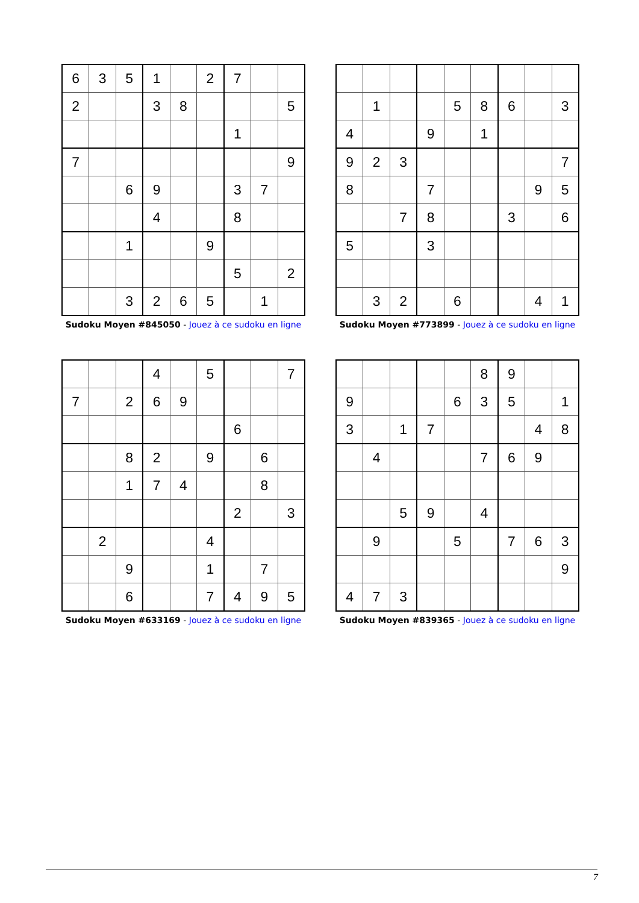| 6 | 3 | 5 | 1 | | 2 | 7 | | |
| 2 | | | 3 | 8 | | | | 5 |
| | | | | | | 1 | | |
| 7 | | | | | | | | 9 |
| | | 6 | 9 | | | 3 | 7 | |
| | | | 4 | | | 8 | | |
| | | 1 | | | 9 | | | |
| | | | | | | 5 | | 2 |
| | | 3 | 2 | 6 | 5 | | 1 | |
Sudoku Moyen #845050 - Jouez à ce sudoku en ligne
| | 1 | | | 5 | 8 | 6 | | 3 |
| 4 | | | 9 | | 1 | | | |
| 9 | 2 | 3 | | | | | | 7 |
| 8 | | | 7 | | | | 9 | 5 |
| | | 7 | 8 | | | 3 | | 6 |
| 5 | | | 3 | | | | | |
| | 3 | 2 | | 6 | | | 4 | 1 |
Sudoku Moyen #773899 - Jouez à ce sudoku en ligne
| | | | 4 | | 5 | | | 7 |
| 7 | | 2 | 6 | 9 | | | | |
| | | | | | | 6 | | |
| | | 8 | 2 | | 9 | | 6 | |
| | | 1 | 7 | 4 | | | 8 | |
| | | | | | | 2 | | 3 |
| | 2 | | | | 4 | | | |
| | | 9 | | | 1 | | 7 | |
| | | 6 | | | 7 | 4 | 9 | 5 |
Sudoku Moyen #633169 - Jouez à ce sudoku en ligne
| | | | | | 8 | 9 | | |
| 9 | | | | 6 | 3 | 5 | | 1 |
| 3 | | 1 | 7 | | | | 4 | 8 |
| | 4 | | | | 7 | 6 | 9 | |
| | | 5 | 9 | | 4 | | | |
| | 9 | | | 5 | | 7 | 6 | 3 |
| | | | | | | | | 9 |
| 4 | 7 | 3 | | | | | | |
Sudoku Moyen #839365 - Jouez à ce sudoku en ligne
7